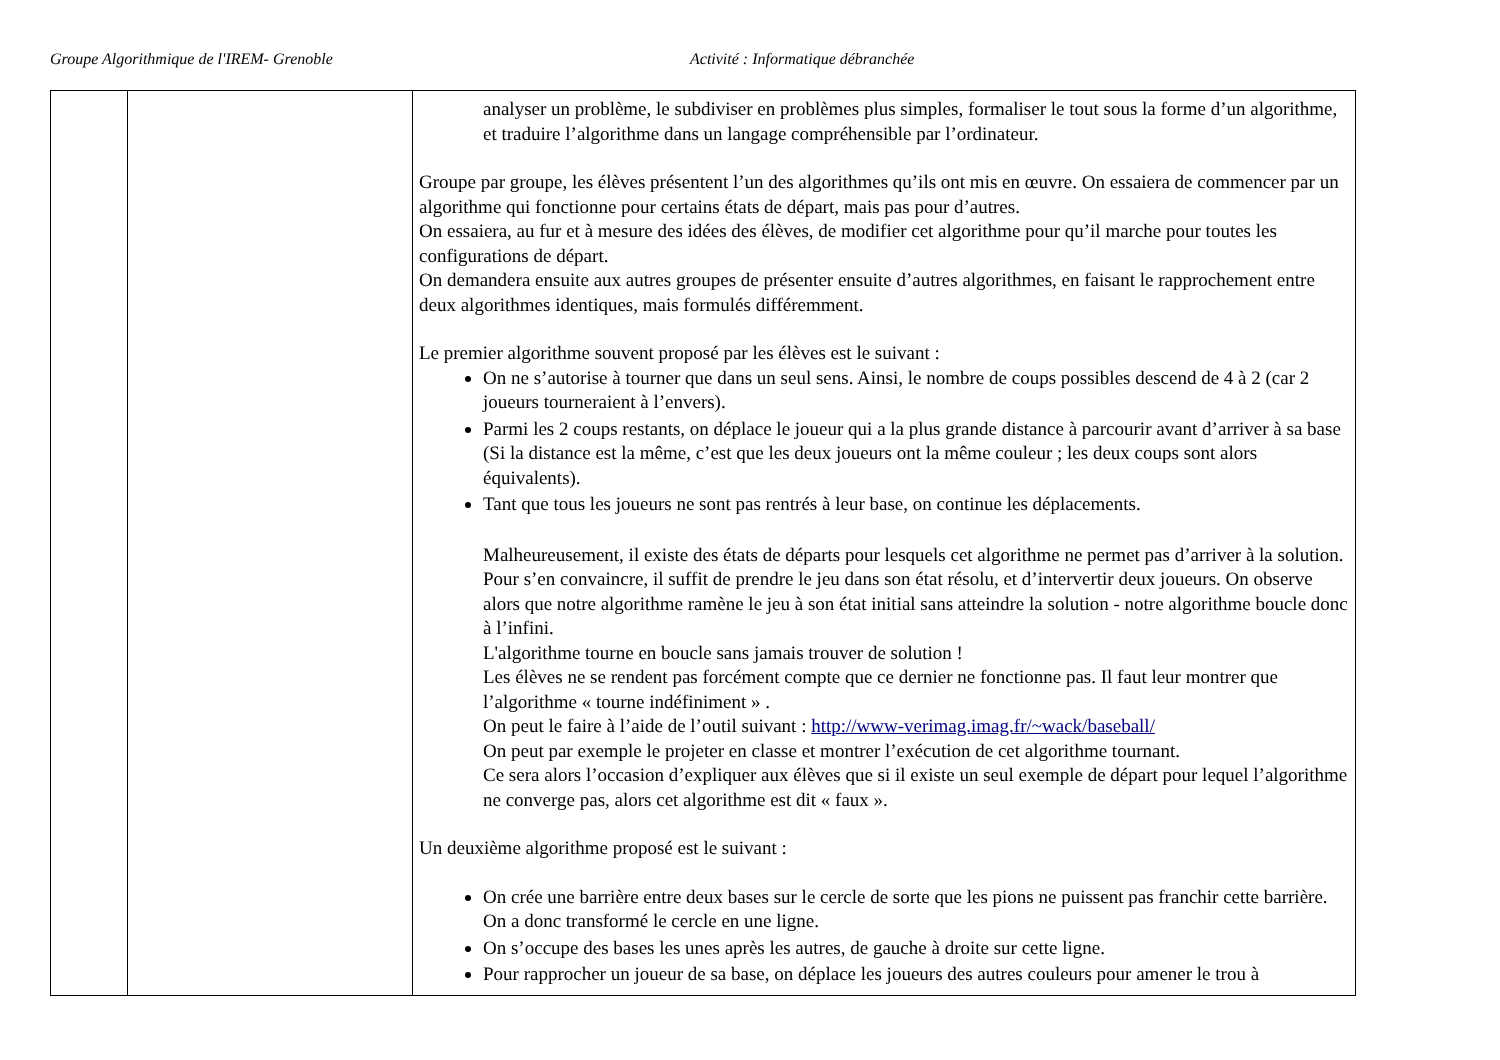Groupe Algorithmique de l'IREM- Grenoble Activité : Informatique débranchée
| | | analyser un problème, le subdiviser en problèmes plus simples, formaliser le tout sous la forme d’un algorithme, et traduire l’algorithme dans un langage compréhensible par l’ordinateur. Groupe par groupe, les élèves présentent l’un des algorithmes qu’ils ont mis en œuvre. On essaiera de commencer par un algorithme qui fonctionne pour certains états de départ, mais pas pour d’autres. On essaiera, au fur et à mesure des idées des élèves, de modifier cet algorithme pour qu’il marche pour toutes les configurations de départ. On demandera ensuite aux autres groupes de présenter ensuite d’autres algorithmes, en faisant le rapprochement entre deux algorithmes identiques, mais formulés différemment. Le premier algorithme souvent proposé par les élèves est le suivant : On ne s’autorise à tourner que dans un seul sens. Ainsi, le nombre de coups possibles descend de 4 à 2 (car 2 joueurs tourneraient à l’envers). Parmi les 2 coups restants, on déplace le joueur qui a la plus grande distance à parcourir avant d’arriver à sa base (Si la distance est la même, c’est que les deux joueurs ont la même couleur ; les deux coups sont alors équivalents). Tant que tous les joueurs ne sont pas rentrés à leur base, on continue les déplacements. Malheureusement, il existe des états de départs pour lesquels cet algorithme ne permet pas d’arriver à la solution. Pour s’en convaincre, il suffit de prendre le jeu dans son état résolu, et d’intervertir deux joueurs. On observe alors que notre algorithme ramène le jeu à son état initial sans atteindre la solution - notre algorithme boucle donc à l’infini. L'algorithme tourne en boucle sans jamais trouver de solution ! Les élèves ne se rendent pas forcément compte que ce dernier ne fonctionne pas. Il faut leur montrer que l’algorithme « tourne indéfiniment » . On peut le faire à l’aide de l’outil suivant : http://www-verimag.imag.fr/~wack/baseball/ On peut par exemple le projeter en classe et montrer l’exécution de cet algorithme tournant. Ce sera alors l’occasion d’expliquer aux élèves que si il existe un seul exemple de départ pour lequel l’algorithme ne converge pas, alors cet algorithme est dit « faux ». Un deuxième algorithme proposé est le suivant : On crée une barrière entre deux bases sur le cercle de sorte que les pions ne puissent pas franchir cette barrière. On a donc transformé le cercle en une ligne. On s’occupe des bases les unes après les autres, de gauche à droite sur cette ligne. Pour rapprocher un joueur de sa base, on déplace les joueurs des autres couleurs pour amener le trou à |